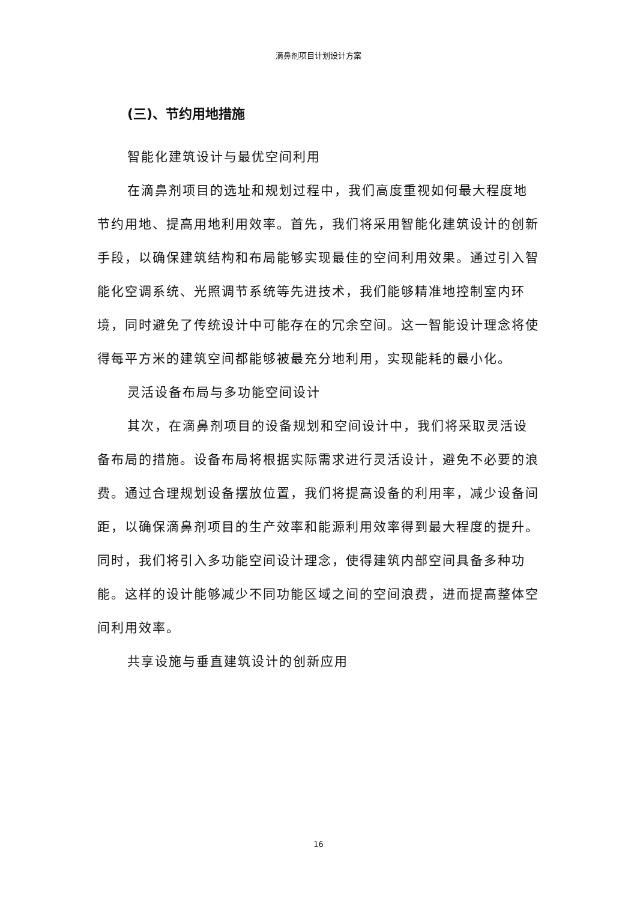滴鼻剂项目计划设计方案
(三)、节约用地措施
智能化建筑设计与最优空间利用
在滴鼻剂项目的选址和规划过程中，我们高度重视如何最大程度地节约用地、提高用地利用效率。首先，我们将采用智能化建筑设计的创新手段，以确保建筑结构和布局能够实现最佳的空间利用效果。通过引入智能化空调系统、光照调节系统等先进技术，我们能够精准地控制室内环境，同时避免了传统设计中可能存在的冗余空间。这一智能设计理念将使得每平方米的建筑空间都能够被最充分地利用，实现能耗的最小化。
灵活设备布局与多功能空间设计
其次，在滴鼻剂项目的设备规划和空间设计中，我们将采取灵活设备布局的措施。设备布局将根据实际需求进行灵活设计，避免不必要的浪费。通过合理规划设备摆放位置，我们将提高设备的利用率，减少设备间距，以确保滴鼻剂项目的生产效率和能源利用效率得到最大程度的提升。同时，我们将引入多功能空间设计理念，使得建筑内部空间具备多种功能。这样的设计能够减少不同功能区域之间的空间浪费，进而提高整体空间利用效率。
共享设施与垂直建筑设计的创新应用
16